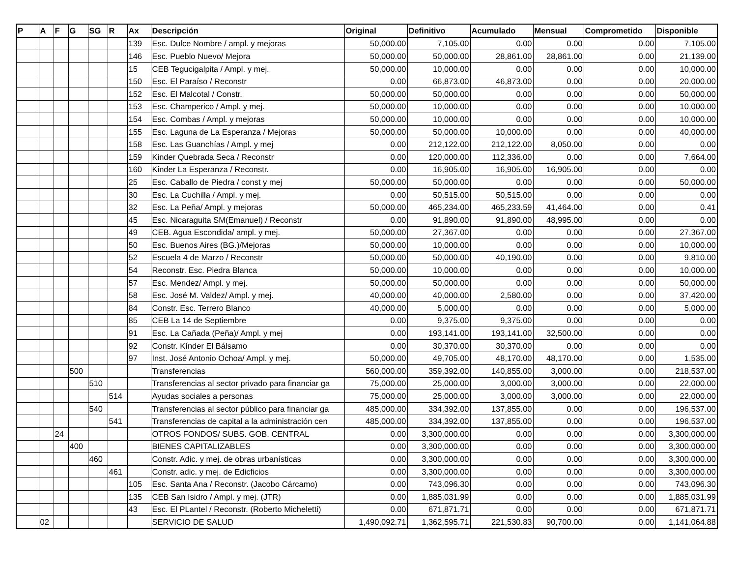| P | A | F | G | SG | R | Ax | Descripción | Original | Definitivo | Acumulado | Mensual | Comprometido | Disponible |
| --- | --- | --- | --- | --- | --- | --- | --- | --- | --- | --- | --- | --- | --- |
| | | | | | | 139 | Esc. Dulce Nombre / ampl. y mejoras | 50,000.00 | 7,105.00 | 0.00 | 0.00 | 0.00 | 7,105.00 |
| | | | | | | 146 | Esc. Pueblo Nuevo/ Mejora | 50,000.00 | 50,000.00 | 28,861.00 | 28,861.00 | 0.00 | 21,139.00 |
| | | | | | | 15 | CEB Tegucigalpita / Ampl. y mej. | 50,000.00 | 10,000.00 | 0.00 | 0.00 | 0.00 | 10,000.00 |
| | | | | | | 150 | Esc. El Paraíso / Reconstr | 0.00 | 66,873.00 | 46,873.00 | 0.00 | 0.00 | 20,000.00 |
| | | | | | | 152 | Esc. El Malcotal / Constr. | 50,000.00 | 50,000.00 | 0.00 | 0.00 | 0.00 | 50,000.00 |
| | | | | | | 153 | Esc. Champerico / Ampl. y mej. | 50,000.00 | 10,000.00 | 0.00 | 0.00 | 0.00 | 10,000.00 |
| | | | | | | 154 | Esc. Combas / Ampl. y mejoras | 50,000.00 | 10,000.00 | 0.00 | 0.00 | 0.00 | 10,000.00 |
| | | | | | | 155 | Esc. Laguna de La Esperanza / Mejoras | 50,000.00 | 50,000.00 | 10,000.00 | 0.00 | 0.00 | 40,000.00 |
| | | | | | | 158 | Esc. Las Guanchías / Ampl. y mej | 0.00 | 212,122.00 | 212,122.00 | 8,050.00 | 0.00 | 0.00 |
| | | | | | | 159 | Kinder Quebrada Seca / Reconstr | 0.00 | 120,000.00 | 112,336.00 | 0.00 | 0.00 | 7,664.00 |
| | | | | | | 160 | Kinder La Esperanza / Reconstr. | 0.00 | 16,905.00 | 16,905.00 | 16,905.00 | 0.00 | 0.00 |
| | | | | | | 25 | Esc. Caballo de Piedra / const y mej | 50,000.00 | 50,000.00 | 0.00 | 0.00 | 0.00 | 50,000.00 |
| | | | | | | 30 | Esc. La Cuchilla / Ampl. y mej. | 0.00 | 50,515.00 | 50,515.00 | 0.00 | 0.00 | 0.00 |
| | | | | | | 32 | Esc. La Peña/ Ampl. y mejoras | 50,000.00 | 465,234.00 | 465,233.59 | 41,464.00 | 0.00 | 0.41 |
| | | | | | | 45 | Esc. Nicaraguita SM(Emanuel) / Reconstr | 0.00 | 91,890.00 | 91,890.00 | 48,995.00 | 0.00 | 0.00 |
| | | | | | | 49 | CEB. Agua Escondida/ ampl. y mej. | 50,000.00 | 27,367.00 | 0.00 | 0.00 | 0.00 | 27,367.00 |
| | | | | | | 50 | Esc. Buenos Aires (BG.)/Mejoras | 50,000.00 | 10,000.00 | 0.00 | 0.00 | 0.00 | 10,000.00 |
| | | | | | | 52 | Escuela 4 de Marzo / Reconstr | 50,000.00 | 50,000.00 | 40,190.00 | 0.00 | 0.00 | 9,810.00 |
| | | | | | | 54 | Reconstr. Esc. Piedra Blanca | 50,000.00 | 10,000.00 | 0.00 | 0.00 | 0.00 | 10,000.00 |
| | | | | | | 57 | Esc. Mendez/ Ampl. y mej. | 50,000.00 | 50,000.00 | 0.00 | 0.00 | 0.00 | 50,000.00 |
| | | | | | | 58 | Esc. José M. Valdez/ Ampl. y mej. | 40,000.00 | 40,000.00 | 2,580.00 | 0.00 | 0.00 | 37,420.00 |
| | | | | | | 84 | Constr. Esc. Terrero Blanco | 40,000.00 | 5,000.00 | 0.00 | 0.00 | 0.00 | 5,000.00 |
| | | | | | | 85 | CEB La 14 de Septiembre | 0.00 | 9,375.00 | 9,375.00 | 0.00 | 0.00 | 0.00 |
| | | | | | | 91 | Esc. La Cañada (Peña)/ Ampl. y mej | 0.00 | 193,141.00 | 193,141.00 | 32,500.00 | 0.00 | 0.00 |
| | | | | | | 92 | Constr. Kínder El Bálsamo | 0.00 | 30,370.00 | 30,370.00 | 0.00 | 0.00 | 0.00 |
| | | | | | | 97 | Inst. José Antonio Ochoa/ Ampl. y mej. | 50,000.00 | 49,705.00 | 48,170.00 | 48,170.00 | 0.00 | 1,535.00 |
| | | | 500 | | | | Transferencias | 560,000.00 | 359,392.00 | 140,855.00 | 3,000.00 | 0.00 | 218,537.00 |
| | | | | 510 | | | Transferencias al sector privado para financiar ga | 75,000.00 | 25,000.00 | 3,000.00 | 3,000.00 | 0.00 | 22,000.00 |
| | | | | | 514 | | Ayudas sociales a personas | 75,000.00 | 25,000.00 | 3,000.00 | 3,000.00 | 0.00 | 22,000.00 |
| | | | | 540 | | | Transferencias al sector público para financiar ga | 485,000.00 | 334,392.00 | 137,855.00 | 0.00 | 0.00 | 196,537.00 |
| | | | | | 541 | | Transferencias de capital a la administración cen | 485,000.00 | 334,392.00 | 137,855.00 | 0.00 | 0.00 | 196,537.00 |
| | | 24 | | | | | OTROS FONDOS/ SUBS. GOB. CENTRAL | 0.00 | 3,300,000.00 | 0.00 | 0.00 | 0.00 | 3,300,000.00 |
| | | | 400 | | | | BIENES CAPITALIZABLES | 0.00 | 3,300,000.00 | 0.00 | 0.00 | 0.00 | 3,300,000.00 |
| | | | | 460 | | | Constr. Adic. y mej. de obras urbanísticas | 0.00 | 3,300,000.00 | 0.00 | 0.00 | 0.00 | 3,300,000.00 |
| | | | | | 461 | | Constr. adic. y mej. de Edicficios | 0.00 | 3,300,000.00 | 0.00 | 0.00 | 0.00 | 3,300,000.00 |
| | | | | | | 105 | Esc. Santa Ana / Reconstr. (Jacobo Cárcamo) | 0.00 | 743,096.30 | 0.00 | 0.00 | 0.00 | 743,096.30 |
| | | | | | | 135 | CEB San Isidro / Ampl. y mej. (JTR) | 0.00 | 1,885,031.99 | 0.00 | 0.00 | 0.00 | 1,885,031.99 |
| | | | | | | 43 | Esc. El PLantel / Reconstr. (Roberto Micheletti) | 0.00 | 671,871.71 | 0.00 | 0.00 | 0.00 | 671,871.71 |
| | 02 | | | | | | SERVICIO DE SALUD | 1,490,092.71 | 1,362,595.71 | 221,530.83 | 90,700.00 | 0.00 | 1,141,064.88 |